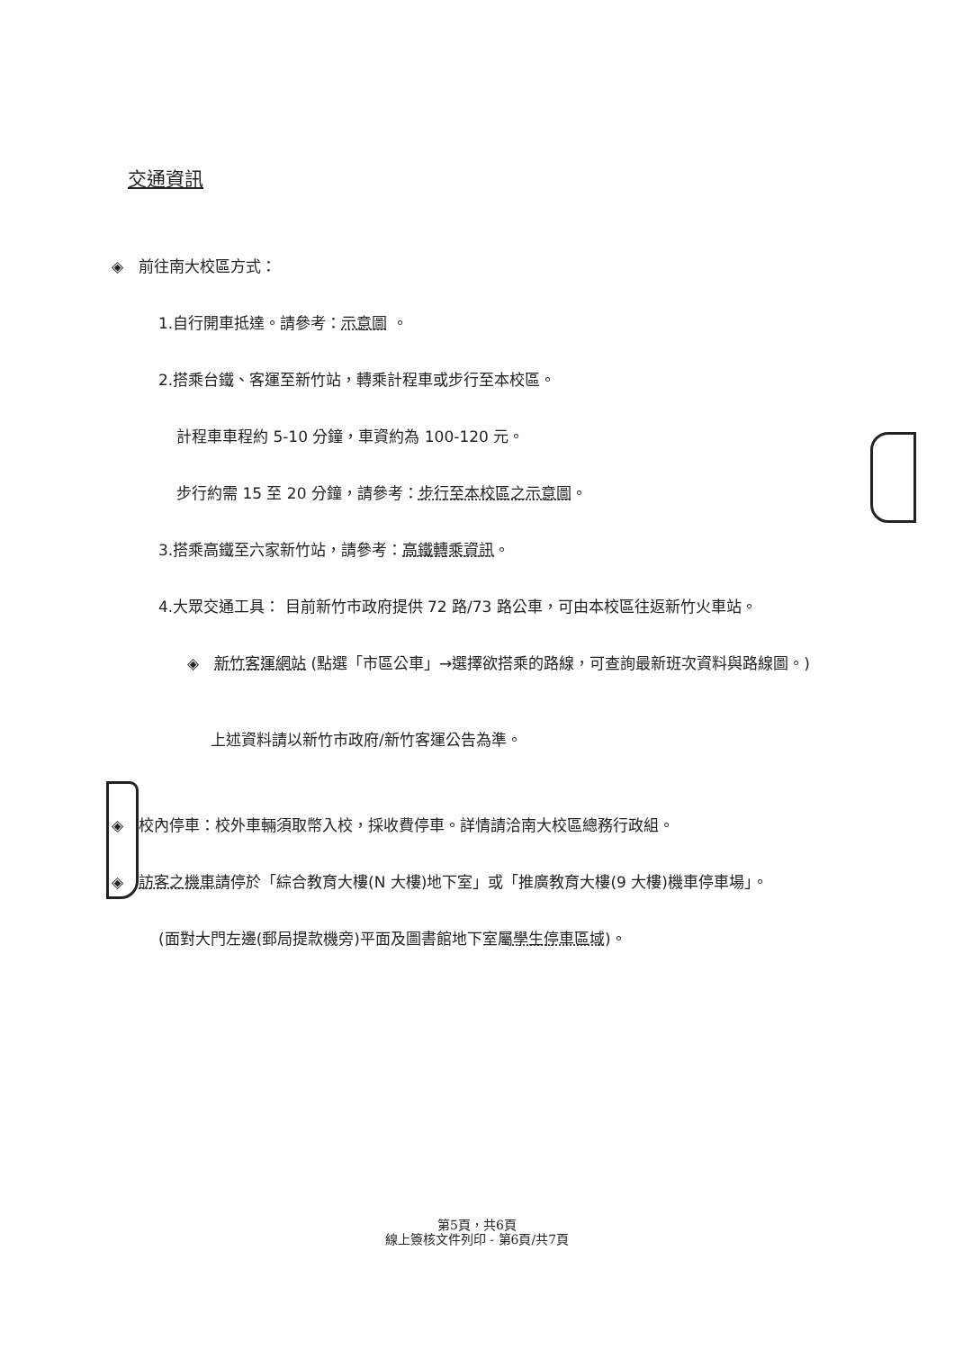交通資訊
◈　前往南大校區方式：
1.自行開車抵達。請參考：示意圖 。
2.搭乘台鐵、客運至新竹站，轉乘計程車或步行至本校區。
計程車車程約 5-10 分鐘，車資約為 100-120 元。
步行約需 15 至 20 分鐘，請參考：步行至本校區之示意圖。
3.搭乘高鐵至六家新竹站，請參考：高鐵轉乘資訊。
4.大眾交通工具： 目前新竹市政府提供 72 路/73 路公車，可由本校區往返新竹火車站。
◈　新竹客運網站 (點選「市區公車」→選擇欲搭乘的路線，可查詢最新班次資料與路線圖。)
上述資料請以新竹市政府/新竹客運公告為準。
◈　校內停車：校外車輛須取幣入校，採收費停車。詳情請洽南大校區總務行政組。
◈　訪客之機車請停於「綜合教育大樓(N 大樓)地下室」或「推廣教育大樓(9 大樓)機車停車場」。
(面對大門左邊(郵局提款機旁)平面及圖書館地下室屬學生停車區域)。
第5頁，共6頁
線上簽核文件列印 - 第6頁/共7頁